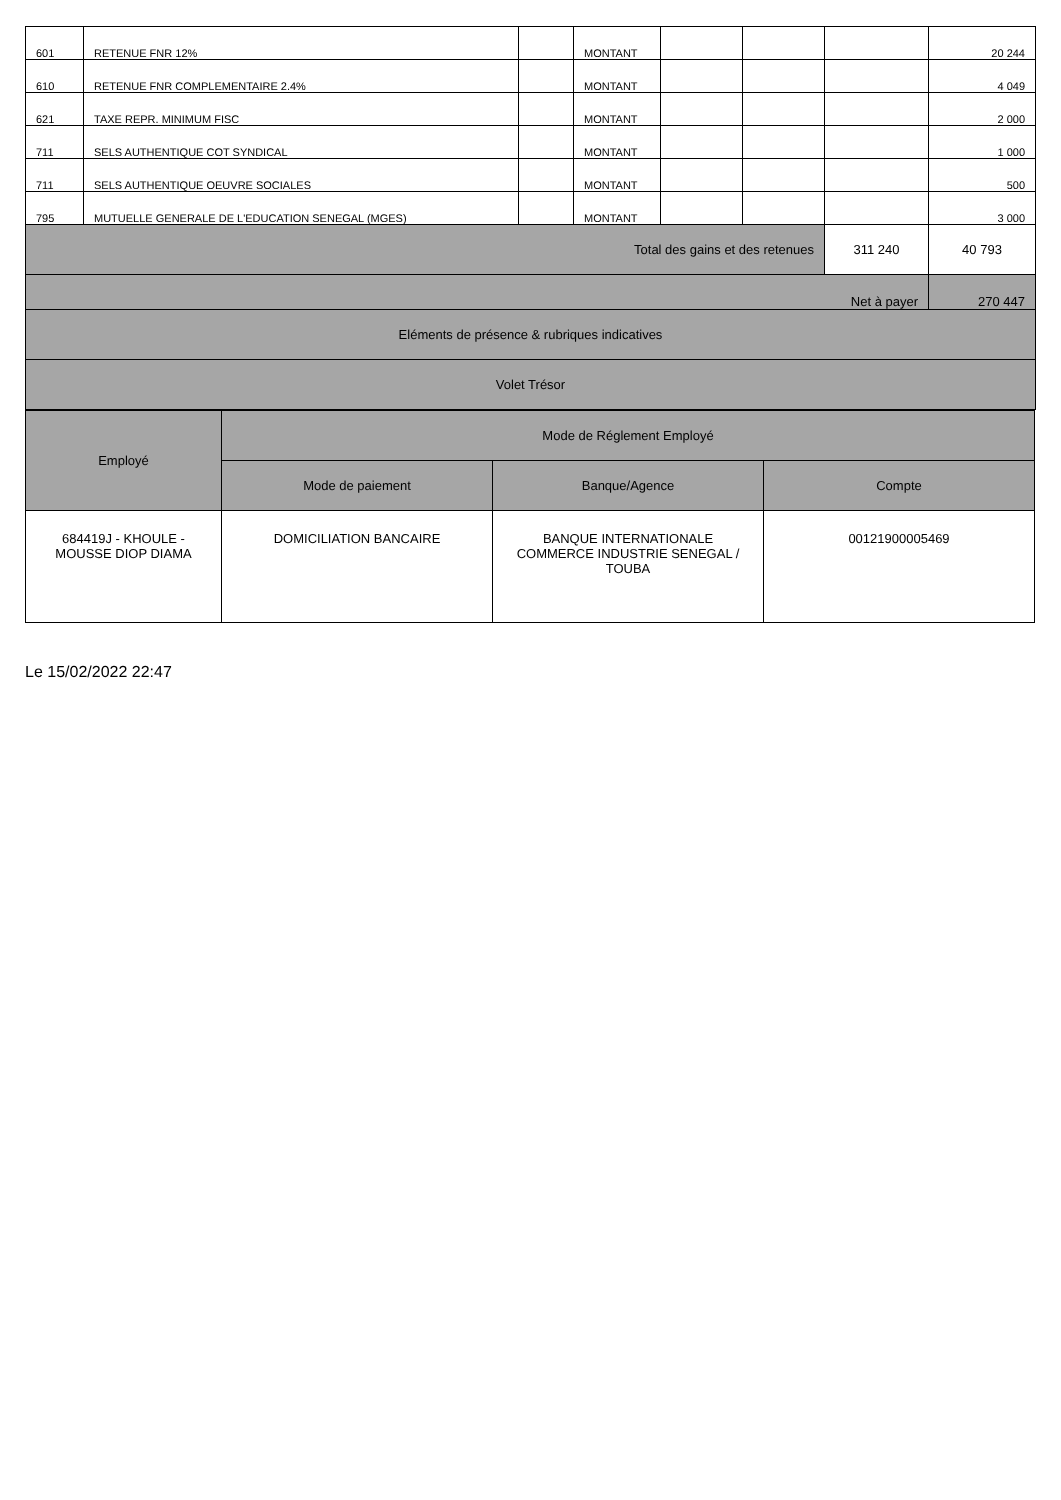| 601 | RETENUE FNR 12% | | MONTANT | | | | 20 244 |
| 610 | RETENUE FNR COMPLEMENTAIRE 2.4% | | MONTANT | | | | 4 049 |
| 621 | TAXE REPR. MINIMUM FISC | | MONTANT | | | | 2 000 |
| 711 | SELS AUTHENTIQUE COT SYNDICAL | | MONTANT | | | | 1 000 |
| 711 | SELS AUTHENTIQUE OEUVRE SOCIALES | | MONTANT | | | | 500 |
| 795 | MUTUELLE GENERALE DE L'EDUCATION SENEGAL (MGES) | | MONTANT | | | | 3 000 |
| Total des gains et des retenues | | | | | | 311 240 | 40 793 |
| Net à payer | | | | | | | 270 447 |
| Eléments de présence & rubriques indicatives | | | | | | | |
| Volet Trésor | | | | | | | |
| Employé | Mode de Réglement Employé | | |
| | Mode de paiement | Banque/Agence | Compte |
| 684419J - KHOULE - MOUSSE DIOP DIAMA | DOMICILIATION BANCAIRE | BANQUE INTERNATIONALE COMMERCE INDUSTRIE SENEGAL / TOUBA | 00121900005469 |
Le 15/02/2022 22:47